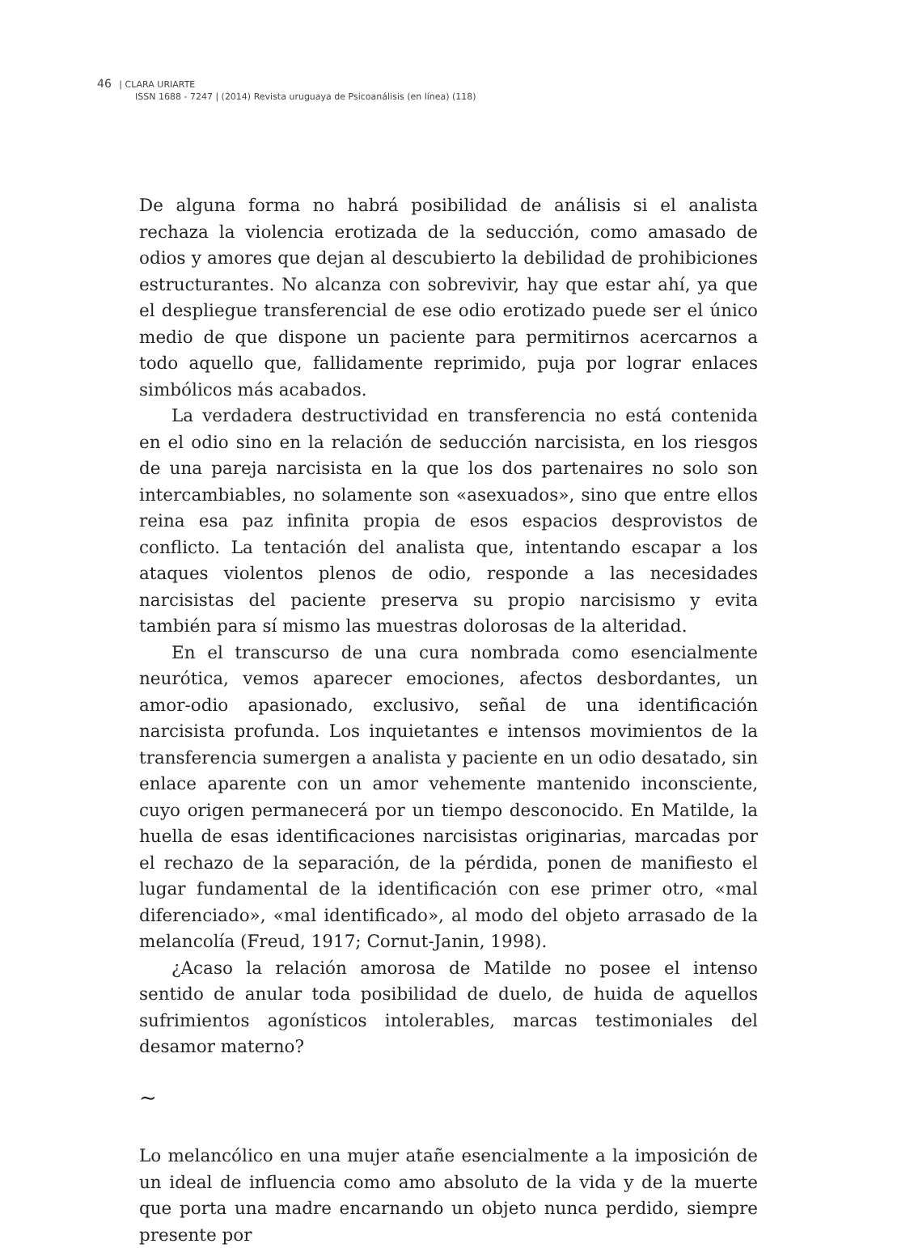46 | CLARA URIARTE
ISSN 1688 - 7247 | (2014) Revista uruguaya de Psicoanálisis (en línea) (118)
De alguna forma no habrá posibilidad de análisis si el analista rechaza la violencia erotizada de la seducción, como amasado de odios y amores que dejan al descubierto la debilidad de prohibiciones estructurantes. No alcanza con sobrevivir, hay que estar ahí, ya que el despliegue transferencial de ese odio erotizado puede ser el único medio de que dispone un paciente para permitirnos acercarnos a todo aquello que, fallidamente reprimido, puja por lograr enlaces simbólicos más acabados.
La verdadera destructividad en transferencia no está contenida en el odio sino en la relación de seducción narcisista, en los riesgos de una pareja narcisista en la que los dos partenaires no solo son intercambiables, no solamente son «asexuados», sino que entre ellos reina esa paz infinita propia de esos espacios desprovistos de conflicto. La tentación del analista que, intentando escapar a los ataques violentos plenos de odio, responde a las necesidades narcisistas del paciente preserva su propio narcisismo y evita también para sí mismo las muestras dolorosas de la alteridad.
En el transcurso de una cura nombrada como esencialmente neurótica, vemos aparecer emociones, afectos desbordantes, un amor-odio apasionado, exclusivo, señal de una identificación narcisista profunda. Los inquietantes e intensos movimientos de la transferencia sumergen a analista y paciente en un odio desatado, sin enlace aparente con un amor vehemente mantenido inconsciente, cuyo origen permanecerá por un tiempo desconocido. En Matilde, la huella de esas identificaciones narcisistas originarias, marcadas por el rechazo de la separación, de la pérdida, ponen de manifiesto el lugar fundamental de la identificación con ese primer otro, «mal diferenciado», «mal identificado», al modo del objeto arrasado de la melancolía (Freud, 1917; Cornut-Janin, 1998).
¿Acaso la relación amorosa de Matilde no posee el intenso sentido de anular toda posibilidad de duelo, de huida de aquellos sufrimientos agonísticos intolerables, marcas testimoniales del desamor materno?
∼
Lo melancólico en una mujer atañe esencialmente a la imposición de un ideal de influencia como amo absoluto de la vida y de la muerte que porta una madre encarnando un objeto nunca perdido, siempre presente por